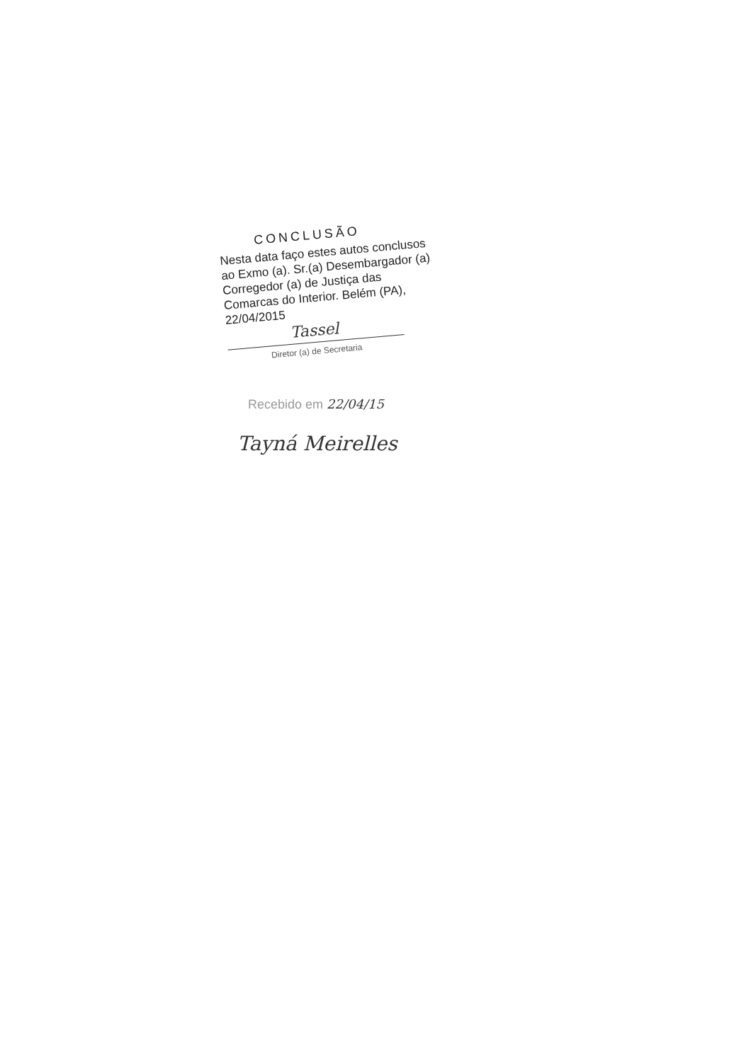CONCLUSÃO
Nesta data faço estes autos conclusos ao Exmo (a). Sr.(a) Desembargador (a) Corregedor (a) de Justiça das Comarcas do Interior. Belém (PA), 22/04/2015
Tassel
Diretor (a) de Secretaria
Recebido em 22/04/15
Tayná Meirelles